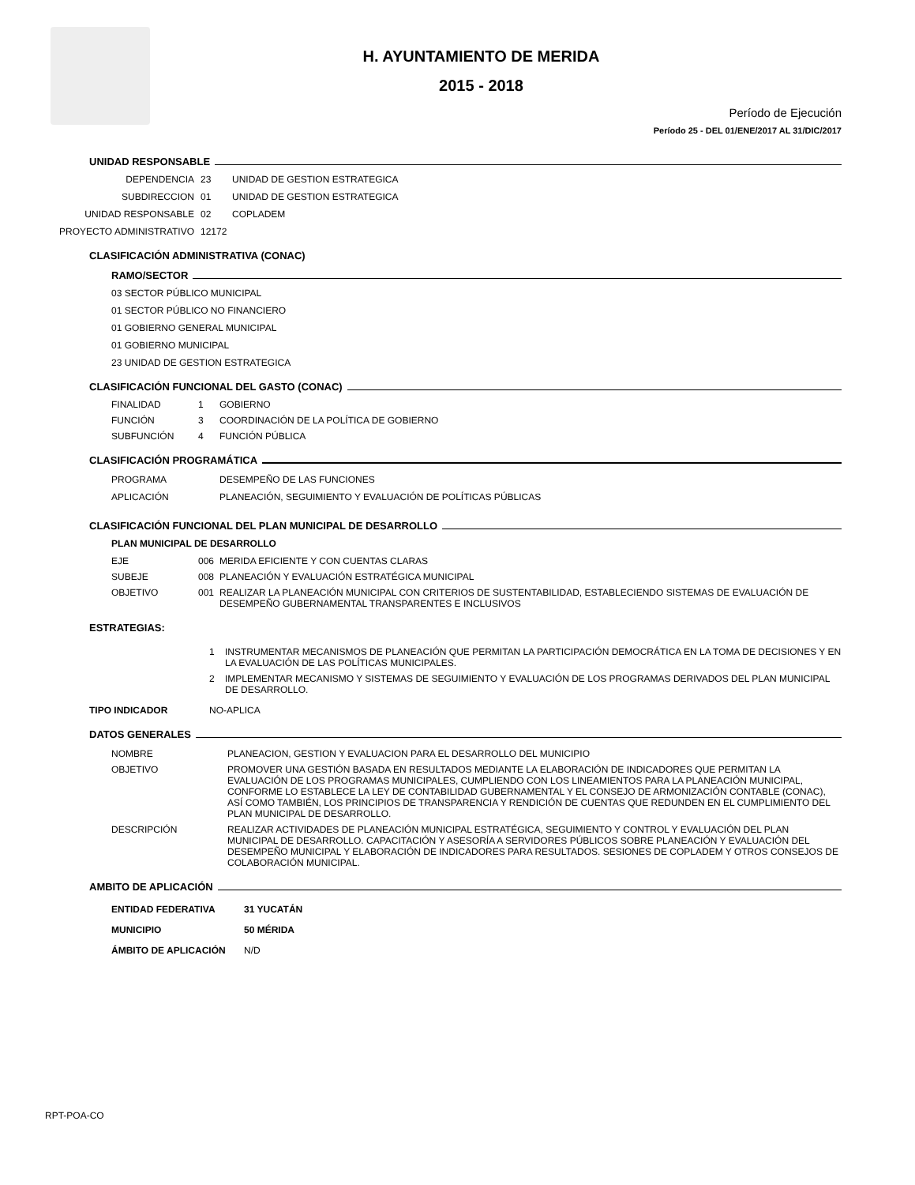H. AYUNTAMIENTO DE MERIDA
2015 - 2018
Período de Ejecución
Período 25 - DEL 01/ENE/2017 AL 31/DIC/2017
UNIDAD RESPONSABLE
DEPENDENCIA 23 UNIDAD DE GESTION ESTRATEGICA
SUBDIRECCION 01 UNIDAD DE GESTION ESTRATEGICA
UNIDAD RESPONSABLE 02 COPLADEM
PROYECTO ADMINISTRATIVO 12172
CLASIFICACIÓN ADMINISTRATIVA (CONAC)
RAMO/SECTOR
03 SECTOR PÚBLICO MUNICIPAL
01 SECTOR PÚBLICO NO FINANCIERO
01 GOBIERNO GENERAL MUNICIPAL
01 GOBIERNO MUNICIPAL
23 UNIDAD DE GESTION ESTRATEGICA
CLASIFICACIÓN FUNCIONAL DEL GASTO (CONAC)
FINALIDAD
1
GOBIERNO
FUNCIÓN
3
COORDINACIÓN DE LA POLÍTICA DE GOBIERNO
SUBFUNCIÓN
4
FUNCIÓN PÚBLICA
CLASIFICACIÓN PROGRAMÁTICA
PROGRAMA
DESEMPEÑO DE LAS FUNCIONES
APLICACIÓN
PLANEACIÓN, SEGUIMIENTO Y EVALUACIÓN DE POLÍTICAS PÚBLICAS
CLASIFICACIÓN FUNCIONAL DEL PLAN MUNICIPAL DE DESARROLLO
PLAN MUNICIPAL DE DESARROLLO
EJE
006
MERIDA EFICIENTE Y CON CUENTAS CLARAS
SUBEJE
008
PLANEACIÓN Y EVALUACIÓN ESTRATÉGICA MUNICIPAL
OBJETIVO
001
REALIZAR LA PLANEACIÓN MUNICIPAL CON CRITERIOS DE SUSTENTABILIDAD, ESTABLECIENDO SISTEMAS DE EVALUACIÓN DE DESEMPEÑO GUBERNAMENTAL TRANSPARENTES E INCLUSIVOS
ESTRATEGIAS:
1
INSTRUMENTAR MECANISMOS DE PLANEACIÓN QUE PERMITAN LA PARTICIPACIÓN DEMOCRÁTICA EN LA TOMA DE DECISIONES Y EN LA EVALUACIÓN DE LAS POLÍTICAS MUNICIPALES.
2
IMPLEMENTAR MECANISMO Y SISTEMAS DE SEGUIMIENTO Y EVALUACIÓN DE LOS PROGRAMAS DERIVADOS DEL PLAN MUNICIPAL DE DESARROLLO.
TIPO INDICADOR NO-APLICA
DATOS GENERALES
NOMBRE
PLANEACION, GESTION Y EVALUACION PARA EL DESARROLLO DEL MUNICIPIO
OBJETIVO
PROMOVER UNA GESTIÓN BASADA EN RESULTADOS MEDIANTE LA ELABORACIÓN DE INDICADORES QUE PERMITAN LA EVALUACIÓN DE LOS PROGRAMAS MUNICIPALES, CUMPLIENDO CON LOS LINEAMIENTOS PARA LA PLANEACIÓN MUNICIPAL, CONFORME LO ESTABLECE LA LEY DE CONTABILIDAD GUBERNAMENTAL Y EL CONSEJO DE ARMONIZACIÓN CONTABLE (CONAC), ASÍ COMO TAMBIÉN, LOS PRINCIPIOS DE TRANSPARENCIA Y RENDICIÓN DE CUENTAS QUE REDUNDEN EN EL CUMPLIMIENTO DEL PLAN MUNICIPAL DE DESARROLLO.
DESCRIPCIÓN
REALIZAR ACTIVIDADES DE PLANEACIÓN MUNICIPAL ESTRATÉGICA, SEGUIMIENTO Y CONTROL Y EVALUACIÓN DEL PLAN MUNICIPAL DE DESARROLLO. CAPACITACIÓN Y ASESORÍA A SERVIDORES PÚBLICOS SOBRE PLANEACIÓN Y EVALUACIÓN DEL DESEMPEÑO MUNICIPAL Y ELABORACIÓN DE INDICADORES PARA RESULTADOS. SESIONES DE COPLADEM Y OTROS CONSEJOS DE COLABORACIÓN MUNICIPAL.
AMBITO DE APLICACIÓN
ENTIDAD FEDERATIVA 31 YUCATÁN MUNICIPIO 50 MÉRIDA ÁMBITO DE APLICACIÓN N/D
RPT-POA-CO